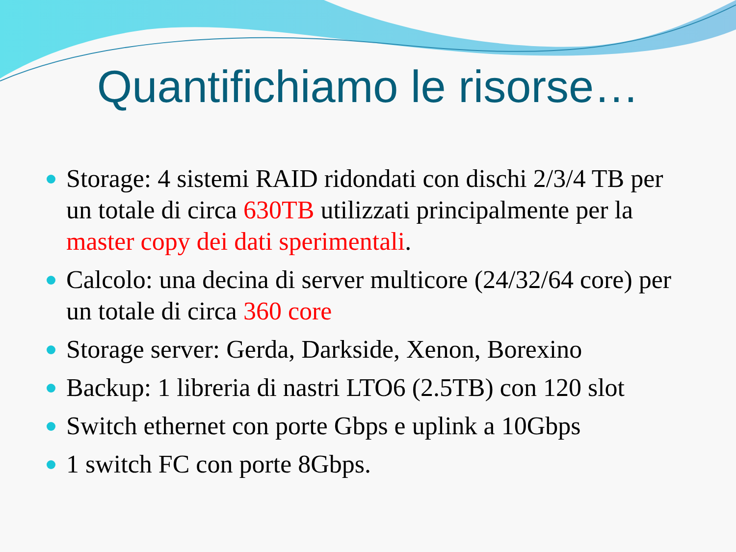Quantifichiamo le risorse…
Storage: 4 sistemi RAID ridondati con dischi 2/3/4 TB per un totale di circa 630TB utilizzati principalmente per la master copy dei dati sperimentali.
Calcolo: una decina di server multicore (24/32/64 core) per un totale di circa 360 core
Storage server: Gerda, Darkside, Xenon, Borexino
Backup: 1 libreria di nastri LTO6 (2.5TB) con 120 slot
Switch ethernet con porte Gbps e uplink a 10Gbps
1 switch FC con porte 8Gbps.